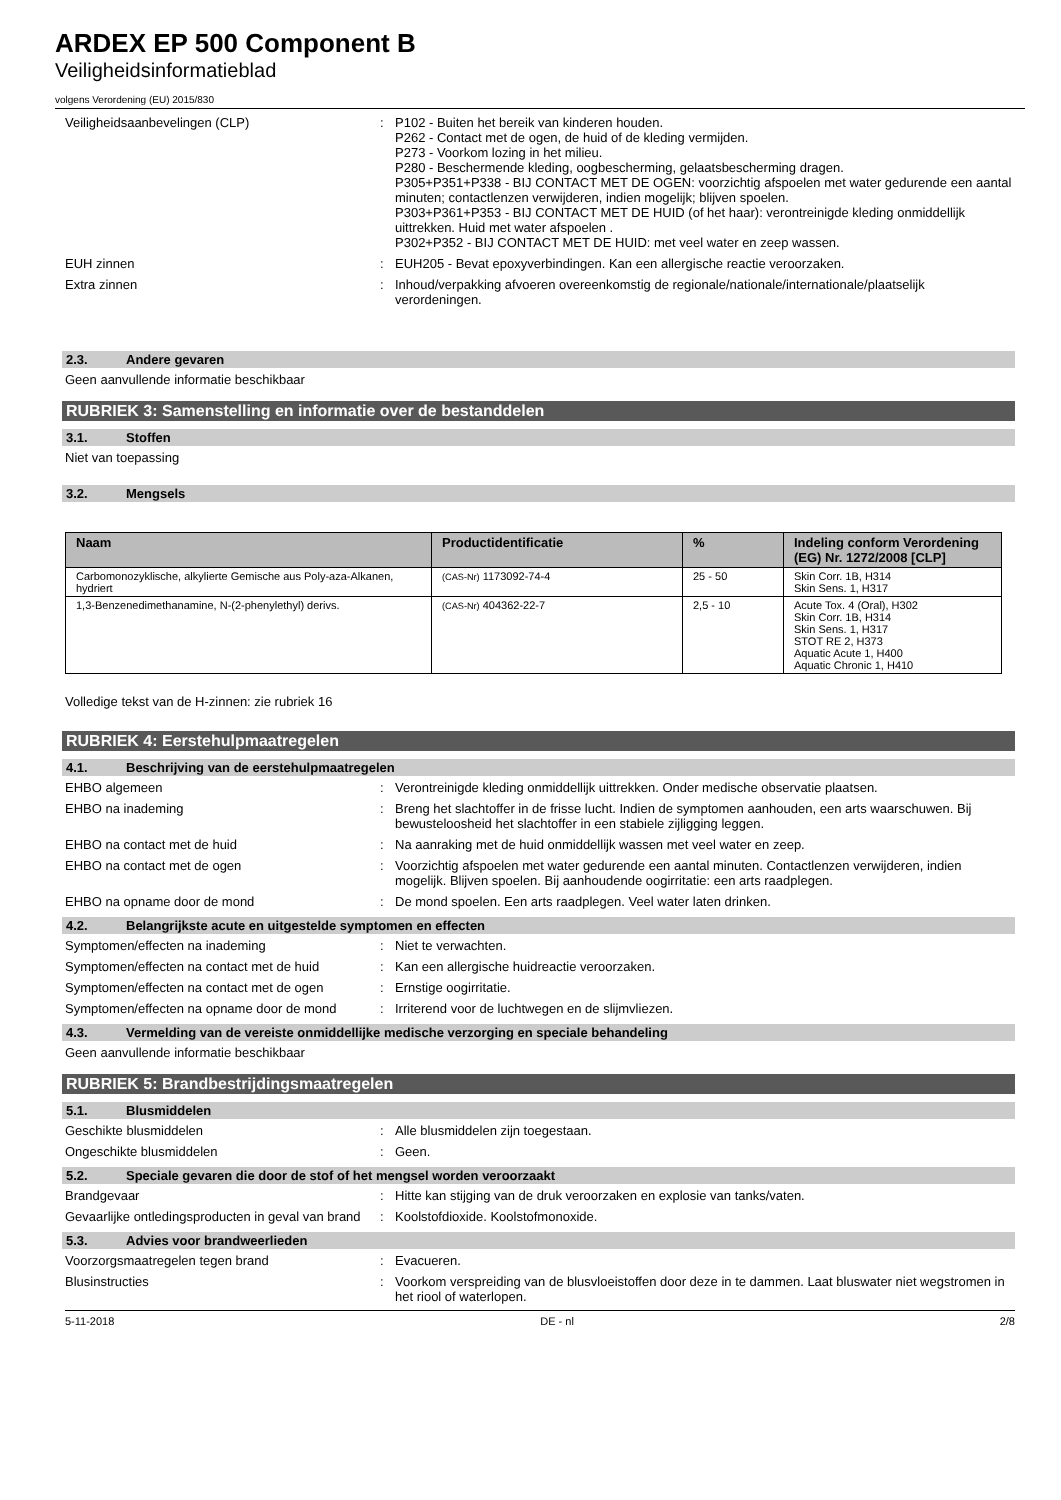ARDEX EP 500 Component B
Veiligheidsinformatieblad
volgens Verordening (EU) 2015/830
Veiligheidsaanbevelingen (CLP) : P102 - Buiten het bereik van kinderen houden.
P262 - Contact met de ogen, de huid of de kleding vermijden.
P273 - Voorkom lozing in het milieu.
P280 - Beschermende kleding, oogbescherming, gelaatsbescherming dragen.
P305+P351+P338 - BIJ CONTACT MET DE OGEN: voorzichtig afspoelen met water gedurende een aantal minuten; contactlenzen verwijderen, indien mogelijk; blijven spoelen.
P303+P361+P353 - BIJ CONTACT MET DE HUID (of het haar): verontreinigde kleding onmiddellijk uittrekken. Huid met water afspoelen .
P302+P352 - BIJ CONTACT MET DE HUID: met veel water en zeep wassen.
EUH zinnen : EUH205 - Bevat epoxyverbindingen. Kan een allergische reactie veroorzaken.
Extra zinnen : Inhoud/verpakking afvoeren overeenkomstig de regionale/nationale/internationale/plaatselijk verordeningen.
2.3. Andere gevaren
Geen aanvullende informatie beschikbaar
RUBRIEK 3: Samenstelling en informatie over de bestanddelen
3.1. Stoffen
Niet van toepassing
3.2. Mengsels
| Naam | Productidentificatie | % | Indeling conform Verordening (EG) Nr. 1272/2008 [CLP] |
| --- | --- | --- | --- |
| Carbomonozyklische, alkylierte Gemische aus Poly-aza-Alkanen, hydriert | (CAS-Nr) 1173092-74-4 | 25 - 50 | Skin Corr. 1B, H314 Skin Sens. 1, H317 |
| 1,3-Benzenedimethanamine, N-(2-phenylethyl) derivs. | (CAS-Nr) 404362-22-7 | 2,5 - 10 | Acute Tox. 4 (Oral), H302 Skin Corr. 1B, H314 Skin Sens. 1, H317 STOT RE 2, H373 Aquatic Acute 1, H400 Aquatic Chronic 1, H410 |
Volledige tekst van de H-zinnen: zie rubriek 16
RUBRIEK 4: Eerstehulpmaatregelen
4.1. Beschrijving van de eerstehulpmaatregelen
EHBO algemeen : Verontreinigde kleding onmiddellijk uittrekken. Onder medische observatie plaatsen.
EHBO na inademing : Breng het slachtoffer in de frisse lucht. Indien de symptomen aanhouden, een arts waarschuwen. Bij bewusteloosheid het slachtoffer in een stabiele zijligging leggen.
EHBO na contact met de huid : Na aanraking met de huid onmiddellijk wassen met veel water en zeep.
EHBO na contact met de ogen : Voorzichtig afspoelen met water gedurende een aantal minuten. Contactlenzen verwijderen, indien mogelijk. Blijven spoelen. Bij aanhoudende oogirritatie: een arts raadplegen.
EHBO na opname door de mond : De mond spoelen. Een arts raadplegen. Veel water laten drinken.
4.2. Belangrijkste acute en uitgestelde symptomen en effecten
Symptomen/effecten na inademing : Niet te verwachten.
Symptomen/effecten na contact met de huid
: Kan een allergische huidreactie veroorzaken.
Symptomen/effecten na contact met de ogen
: Ernstige oogirritatie.
Symptomen/effecten na opname door de mond
: Irriterend voor de luchtwegen en de slijmvliezen.
4.3. Vermelding van de vereiste onmiddellijke medische verzorging en speciale behandeling
Geen aanvullende informatie beschikbaar
RUBRIEK 5: Brandbestrijdingsmaatregelen
5.1. Blusmiddelen
Geschikte blusmiddelen : Alle blusmiddelen zijn toegestaan.
Ongeschikte blusmiddelen : Geen.
5.2. Speciale gevaren die door de stof of het mengsel worden veroorzaakt
Brandgevaar : Hitte kan stijging van de druk veroorzaken en explosie van tanks/vaten.
Gevaarlijke ontledingsproducten in geval van brand
: Koolstofdioxide. Koolstofmonoxide.
5.3. Advies voor brandweerlieden
Voorzorgsmaatregelen tegen brand : Evacueren.
Blusinstructies : Voorkom verspreiding van de blusvloeistoffen door deze in te dammen. Laat bluswater niet wegstromen in het riool of waterlopen.
5-11-2018 DE - nl 2/8